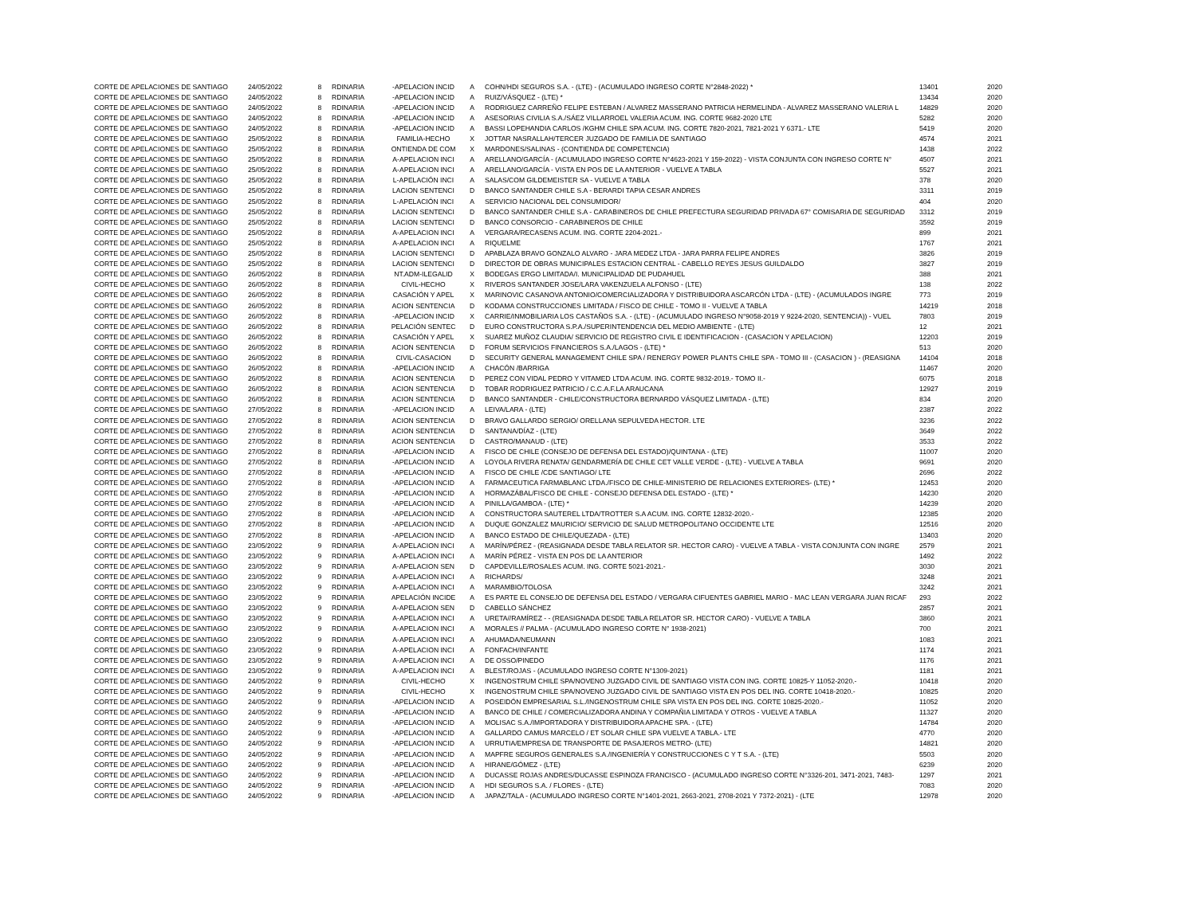| CORTE DE APELACIONES DE SANTIAGO | 24/05/2022 | 8 | RDINARIA | -APELACION INCID | A | COHN/HDI SEGUROS S.A. - (LTE) - (ACUMULADO INGRESO CORTE N°2848-2022) * | 13401 | 2020 |
| CORTE DE APELACIONES DE SANTIAGO | 24/05/2022 | 8 | RDINARIA | -APELACION INCID | A | RUIZ/VÁSQUEZ - (LTE) * | 13434 | 2020 |
| CORTE DE APELACIONES DE SANTIAGO | 24/05/2022 | 8 | RDINARIA | -APELACION INCID | A | RODRIGUEZ CARREÑO FELIPE ESTEBAN / ALVAREZ MASSERANO PATRICIA HERMELINDA - ALVAREZ MASSERANO VALERIA L | 14829 | 2020 |
| CORTE DE APELACIONES DE SANTIAGO | 24/05/2022 | 8 | RDINARIA | -APELACION INCID | A | ASESORIAS CIVILIA S.A./SÁEZ VILLARROEL VALERIA ACUM. ING. CORTE 9682-2020 LTE | 5282 | 2020 |
| CORTE DE APELACIONES DE SANTIAGO | 24/05/2022 | 8 | RDINARIA | -APELACION INCID | A | BASSI LOPEHANDIA CARLOS /KGHM CHILE SPA ACUM. ING. CORTE 7820-2021, 7821-2021 Y 6371.- LTE | 5419 | 2020 |
| CORTE DE APELACIONES DE SANTIAGO | 25/05/2022 | 8 | RDINARIA | FAMILIA-HECHO | X | JOTTAR NASRALLAH/TERCER JUZGADO DE FAMILIA DE SANTIAGO | 4574 | 2021 |
| CORTE DE APELACIONES DE SANTIAGO | 25/05/2022 | 8 | RDINARIA | ONTIENDA DE COM | X | MARDONES/SALINAS - (CONTIENDA DE COMPETENCIA) | 1438 | 2022 |
| CORTE DE APELACIONES DE SANTIAGO | 25/05/2022 | 8 | RDINARIA | A-APELACION INCI | A | ARELLANO/GARCÍA - (ACUMULADO INGRESO CORTE N°4623-2021 Y 159-2022) - VISTA CONJUNTA CON INGRESO CORTE N° | 4507 | 2021 |
| CORTE DE APELACIONES DE SANTIAGO | 25/05/2022 | 8 | RDINARIA | A-APELACION INCI | A | ARELLANO/GARCÍA - VISTA EN POS DE LA ANTERIOR - VUELVE A TABLA | 5527 | 2021 |
| CORTE DE APELACIONES DE SANTIAGO | 25/05/2022 | 8 | RDINARIA | L-APELACIÓN INCI | A | SALAS/COM GILDEMEISTER SA - VUELVE A TABLA | 378 | 2020 |
| CORTE DE APELACIONES DE SANTIAGO | 25/05/2022 | 8 | RDINARIA | LACION SENTENCI | D | BANCO SANTANDER CHILE S.A - BERARDI TAPIA CESAR ANDRES | 3311 | 2019 |
| CORTE DE APELACIONES DE SANTIAGO | 25/05/2022 | 8 | RDINARIA | L-APELACIÓN INCI | A | SERVICIO NACIONAL DEL CONSUMIDOR/ | 404 | 2020 |
| CORTE DE APELACIONES DE SANTIAGO | 25/05/2022 | 8 | RDINARIA | LACION SENTENCI | D | BANCO SANTANDER CHILE S.A - CARABINEROS DE CHILE PREFECTURA SEGURIDAD PRIVADA 67° COMISARIA DE SEGURIDAD | 3312 | 2019 |
| CORTE DE APELACIONES DE SANTIAGO | 25/05/2022 | 8 | RDINARIA | LACION SENTENCI | D | BANCO CONSORCIO - CARABINEROS DE CHILE | 3592 | 2019 |
| CORTE DE APELACIONES DE SANTIAGO | 25/05/2022 | 8 | RDINARIA | A-APELACION INCI | A | VERGARA/RECASENS ACUM. ING. CORTE 2204-2021.- | 899 | 2021 |
| CORTE DE APELACIONES DE SANTIAGO | 25/05/2022 | 8 | RDINARIA | A-APELACION INCI | A | RIQUELME | 1767 | 2021 |
| CORTE DE APELACIONES DE SANTIAGO | 25/05/2022 | 8 | RDINARIA | LACION SENTENCI | D | APABLAZA BRAVO GONZALO ALVARO - JARA MEDEZ LTDA - JARA PARRA FELIPE ANDRES | 3826 | 2019 |
| CORTE DE APELACIONES DE SANTIAGO | 25/05/2022 | 8 | RDINARIA | LACION SENTENCI | D | DIRECTOR DE OBRAS MUNICIPALES ESTACION CENTRAL - CABELLO REYES JESUS GUILDALDO | 3827 | 2019 |
| CORTE DE APELACIONES DE SANTIAGO | 26/05/2022 | 8 | RDINARIA | NT.ADM-ILEGALID | X | BODEGAS ERGO LIMITADA/I. MUNICIPALIDAD DE PUDAHUEL | 388 | 2021 |
| CORTE DE APELACIONES DE SANTIAGO | 26/05/2022 | 8 | RDINARIA | CIVIL-HECHO | X | RIVEROS SANTANDER JOSE/LARA VAKENZUELA ALFONSO - (LTE) | 138 | 2022 |
| CORTE DE APELACIONES DE SANTIAGO | 26/05/2022 | 8 | RDINARIA | CASACIÓN Y APEL | X | MARINOVIC CASANOVA ANTONIO/COMERCIALIZADORA Y DISTRIBUIDORA ASCARCÓN LTDA - (LTE) - (ACUMULADOS INGRE | 773 | 2019 |
| CORTE DE APELACIONES DE SANTIAGO | 26/05/2022 | 8 | RDINARIA | ACION SENTENCIA | D | KODAMA CONSTRUCCIONES LIMITADA / FISCO DE CHILE - TOMO II - VUELVE A TABLA | 14219 | 2018 |
| CORTE DE APELACIONES DE SANTIAGO | 26/05/2022 | 8 | RDINARIA | -APELACION INCID | X | CARRIE/INMOBILIARIA LOS CASTAÑOS S.A. - (LTE) - (ACUMULADO INGRESO N°9058-2019 Y 9224-2020, SENTENCIA)) - VUEL | 7803 | 2019 |
| CORTE DE APELACIONES DE SANTIAGO | 26/05/2022 | 8 | RDINARIA | PELACIÓN SENTEC | D | EURO CONSTRUCTORA S.P.A./SUPERINTENDENCIA DEL MEDIO AMBIENTE - (LTE) | 12 | 2021 |
| CORTE DE APELACIONES DE SANTIAGO | 26/05/2022 | 8 | RDINARIA | CASACIÓN Y APEL | X | SUAREZ MUÑOZ CLAUDIA/ SERVICIO DE REGISTRO CIVIL E IDENTIFICACION - (CASACION Y APELACION) | 12203 | 2019 |
| CORTE DE APELACIONES DE SANTIAGO | 26/05/2022 | 8 | RDINARIA | ACION SENTENCIA | D | FORUM SERVICIOS FINANCIEROS S.A./LAGOS - (LTE) * | 513 | 2020 |
| CORTE DE APELACIONES DE SANTIAGO | 26/05/2022 | 8 | RDINARIA | CIVIL-CASACION | D | SECURITY GENERAL MANAGEMENT CHILE SPA / RENERGY POWER PLANTS CHILE SPA - TOMO III - (CASACION ) - (REASIGNA | 14104 | 2018 |
| CORTE DE APELACIONES DE SANTIAGO | 26/05/2022 | 8 | RDINARIA | -APELACION INCID | A | CHACÓN /BARRIGA | 11467 | 2020 |
| CORTE DE APELACIONES DE SANTIAGO | 26/05/2022 | 8 | RDINARIA | ACION SENTENCIA | D | PEREZ CON VIDAL PEDRO Y VITAMED LTDA ACUM. ING. CORTE 9832-2019.- TOMO II.- | 6075 | 2018 |
| CORTE DE APELACIONES DE SANTIAGO | 26/05/2022 | 8 | RDINARIA | ACION SENTENCIA | D | TOBAR RODRIGUEZ PATRICIO / C.C.A.F.LA ARAUCANA | 12927 | 2019 |
| CORTE DE APELACIONES DE SANTIAGO | 26/05/2022 | 8 | RDINARIA | ACION SENTENCIA | D | BANCO SANTANDER - CHILE/CONSTRUCTORA BERNARDO VÁSQUEZ LIMITADA - (LTE) | 834 | 2020 |
| CORTE DE APELACIONES DE SANTIAGO | 27/05/2022 | 8 | RDINARIA | -APELACION INCID | A | LEIVA/LARA - (LTE) | 2387 | 2022 |
| CORTE DE APELACIONES DE SANTIAGO | 27/05/2022 | 8 | RDINARIA | ACION SENTENCIA | D | BRAVO GALLARDO SERGIO/ ORELLANA SEPULVEDA HECTOR. LTE | 3236 | 2022 |
| CORTE DE APELACIONES DE SANTIAGO | 27/05/2022 | 8 | RDINARIA | ACION SENTENCIA | D | SANTANA/DÍAZ - (LTE) | 3649 | 2022 |
| CORTE DE APELACIONES DE SANTIAGO | 27/05/2022 | 8 | RDINARIA | ACION SENTENCIA | D | CASTRO/MANAUD - (LTE) | 3533 | 2022 |
| CORTE DE APELACIONES DE SANTIAGO | 27/05/2022 | 8 | RDINARIA | -APELACION INCID | A | FISCO DE CHILE (CONSEJO DE DEFENSA DEL ESTADO)/QUINTANA - (LTE) | 11007 | 2020 |
| CORTE DE APELACIONES DE SANTIAGO | 27/05/2022 | 8 | RDINARIA | -APELACION INCID | A | LOYOLA RIVERA RENATA/ GENDARMERÍA DE CHILE CET VALLE VERDE - (LTE) - VUELVE A TABLA | 9691 | 2020 |
| CORTE DE APELACIONES DE SANTIAGO | 27/05/2022 | 8 | RDINARIA | -APELACION INCID | A | FISCO DE CHILE /CDE SANTIAGO/ LTE | 2696 | 2022 |
| CORTE DE APELACIONES DE SANTIAGO | 27/05/2022 | 8 | RDINARIA | -APELACION INCID | A | FARMACEUTICA FARMABLANC LTDA./FISCO DE CHILE-MINISTERIO DE RELACIONES EXTERIORES- (LTE) * | 12453 | 2020 |
| CORTE DE APELACIONES DE SANTIAGO | 27/05/2022 | 8 | RDINARIA | -APELACION INCID | A | HORMAZÁBAL/FISCO DE CHILE - CONSEJO DEFENSA DEL ESTADO - (LTE) * | 14230 | 2020 |
| CORTE DE APELACIONES DE SANTIAGO | 27/05/2022 | 8 | RDINARIA | -APELACION INCID | A | PINILLA/GAMBOA - (LTE) * | 14239 | 2020 |
| CORTE DE APELACIONES DE SANTIAGO | 27/05/2022 | 8 | RDINARIA | -APELACION INCID | A | CONSTRUCTORA SAUTEREL LTDA/TROTTER S.A ACUM. ING. CORTE 12832-2020.- | 12385 | 2020 |
| CORTE DE APELACIONES DE SANTIAGO | 27/05/2022 | 8 | RDINARIA | -APELACION INCID | A | DUQUE GONZALEZ MAURICIO/ SERVICIO DE SALUD METROPOLITANO OCCIDENTE LTE | 12516 | 2020 |
| CORTE DE APELACIONES DE SANTIAGO | 27/05/2022 | 8 | RDINARIA | -APELACION INCID | A | BANCO ESTADO DE CHILE/QUEZADA - (LTE) | 13403 | 2020 |
| CORTE DE APELACIONES DE SANTIAGO | 23/05/2022 | 9 | RDINARIA | A-APELACION INCI | A | MARÍN/PÉREZ - (REASIGNADA DESDE TABLA RELATOR SR. HECTOR CARO) - VUELVE A TABLA - VISTA CONJUNTA CON INGRE | 2579 | 2021 |
| CORTE DE APELACIONES DE SANTIAGO | 23/05/2022 | 9 | RDINARIA | A-APELACION INCI | A | MARÍN PÉREZ - VISTA EN POS DE LA ANTERIOR | 1492 | 2022 |
| CORTE DE APELACIONES DE SANTIAGO | 23/05/2022 | 9 | RDINARIA | A-APELACION SEN | D | CAPDEVILLE/ROSALES ACUM. ING. CORTE 5021-2021.- | 3030 | 2021 |
| CORTE DE APELACIONES DE SANTIAGO | 23/05/2022 | 9 | RDINARIA | A-APELACION INCI | A | RICHARDS/ | 3248 | 2021 |
| CORTE DE APELACIONES DE SANTIAGO | 23/05/2022 | 9 | RDINARIA | A-APELACION INCI | A | MARAMBIO/TOLOSA | 3242 | 2021 |
| CORTE DE APELACIONES DE SANTIAGO | 23/05/2022 | 9 | RDINARIA | APELACIÓN INCIDE | A | ES PARTE EL CONSEJO DE DEFENSA DEL ESTADO / VERGARA CIFUENTES GABRIEL MARIO - MAC LEAN VERGARA JUAN RICAF | 293 | 2022 |
| CORTE DE APELACIONES DE SANTIAGO | 23/05/2022 | 9 | RDINARIA | A-APELACION SEN | D | CABELLO SÁNCHEZ | 2857 | 2021 |
| CORTE DE APELACIONES DE SANTIAGO | 23/05/2022 | 9 | RDINARIA | A-APELACION INCI | A | URETA//RAMÍREZ - - (REASIGNADA DESDE TABLA RELATOR SR. HECTOR CARO) - VUELVE A TABLA | 3860 | 2021 |
| CORTE DE APELACIONES DE SANTIAGO | 23/05/2022 | 9 | RDINARIA | A-APELACION INCI | A | MORALES // PALMA - (ACUMULADO INGRESO CORTE N° 1938-2021) | 700 | 2021 |
| CORTE DE APELACIONES DE SANTIAGO | 23/05/2022 | 9 | RDINARIA | A-APELACION INCI | A | AHUMADA/NEUMANN | 1083 | 2021 |
| CORTE DE APELACIONES DE SANTIAGO | 23/05/2022 | 9 | RDINARIA | A-APELACION INCI | A | FONFACH/INFANTE | 1174 | 2021 |
| CORTE DE APELACIONES DE SANTIAGO | 23/05/2022 | 9 | RDINARIA | A-APELACION INCI | A | DE OSSO/PINEDO | 1176 | 2021 |
| CORTE DE APELACIONES DE SANTIAGO | 23/05/2022 | 9 | RDINARIA | A-APELACION INCI | A | BLEST/ROJAS - (ACUMULADO INGRESO CORTE N°1309-2021) | 1181 | 2021 |
| CORTE DE APELACIONES DE SANTIAGO | 24/05/2022 | 9 | RDINARIA | CIVIL-HECHO | X | INGENOSTRUM CHILE SPA/NOVENO JUZGADO CIVIL DE SANTIAGO VISTA CON ING. CORTE 10825-Y 11052-2020.- | 10418 | 2020 |
| CORTE DE APELACIONES DE SANTIAGO | 24/05/2022 | 9 | RDINARIA | CIVIL-HECHO | X | INGENOSTRUM CHILE SPA/NOVENO JUZGADO CIVIL DE SANTIAGO VISTA EN POS DEL ING. CORTE 10418-2020.- | 10825 | 2020 |
| CORTE DE APELACIONES DE SANTIAGO | 24/05/2022 | 9 | RDINARIA | -APELACION INCID | A | POSEIDÓN EMPRESARIAL S.L./INGENOSTRUM CHILE SPA VISTA EN POS DEL ING. CORTE 10825-2020.- | 11052 | 2020 |
| CORTE DE APELACIONES DE SANTIAGO | 24/05/2022 | 9 | RDINARIA | -APELACION INCID | A | BANCO DE CHILE / COMERCIALIZADORA ANDINA Y COMPAÑIA LIMITADA Y OTROS - VUELVE A TABLA | 11327 | 2020 |
| CORTE DE APELACIONES DE SANTIAGO | 24/05/2022 | 9 | RDINARIA | -APELACION INCID | A | MOLISAC S.A./IMPORTADORA Y DISTRIBUIDORA APACHE SPA. - (LTE) | 14784 | 2020 |
| CORTE DE APELACIONES DE SANTIAGO | 24/05/2022 | 9 | RDINARIA | -APELACION INCID | A | GALLARDO CAMUS MARCELO / ET SOLAR CHILE SPA VUELVE A TABLA.- LTE | 4770 | 2020 |
| CORTE DE APELACIONES DE SANTIAGO | 24/05/2022 | 9 | RDINARIA | -APELACION INCID | A | URRUTIA/EMPRESA DE TRANSPORTE DE PASAJEROS METRO- (LTE) | 14821 | 2020 |
| CORTE DE APELACIONES DE SANTIAGO | 24/05/2022 | 9 | RDINARIA | -APELACION INCID | A | MAPFRE SEGUROS GENERALES S.A./INGENIERÍA Y CONSTRUCCIONES C Y T S.A. - (LTE) | 5503 | 2020 |
| CORTE DE APELACIONES DE SANTIAGO | 24/05/2022 | 9 | RDINARIA | -APELACION INCID | A | HIRANE/GÓMEZ - (LTE) | 6239 | 2020 |
| CORTE DE APELACIONES DE SANTIAGO | 24/05/2022 | 9 | RDINARIA | -APELACION INCID | A | DUCASSE ROJAS ANDRES/DUCASSE ESPINOZA FRANCISCO - (ACUMULADO INGRESO CORTE N°3326-201, 3471-2021, 7483- | 1297 | 2021 |
| CORTE DE APELACIONES DE SANTIAGO | 24/05/2022 | 9 | RDINARIA | -APELACION INCID | A | HDI SEGUROS S.A. / FLORES - (LTE) | 7083 | 2020 |
| CORTE DE APELACIONES DE SANTIAGO | 24/05/2022 | 9 | RDINARIA | -APELACION INCID | A | JAPAZ/TALA - (ACUMULADO INGRESO CORTE N°1401-2021, 2663-2021, 2708-2021 Y 7372-2021) - (LTE | 12978 | 2020 |